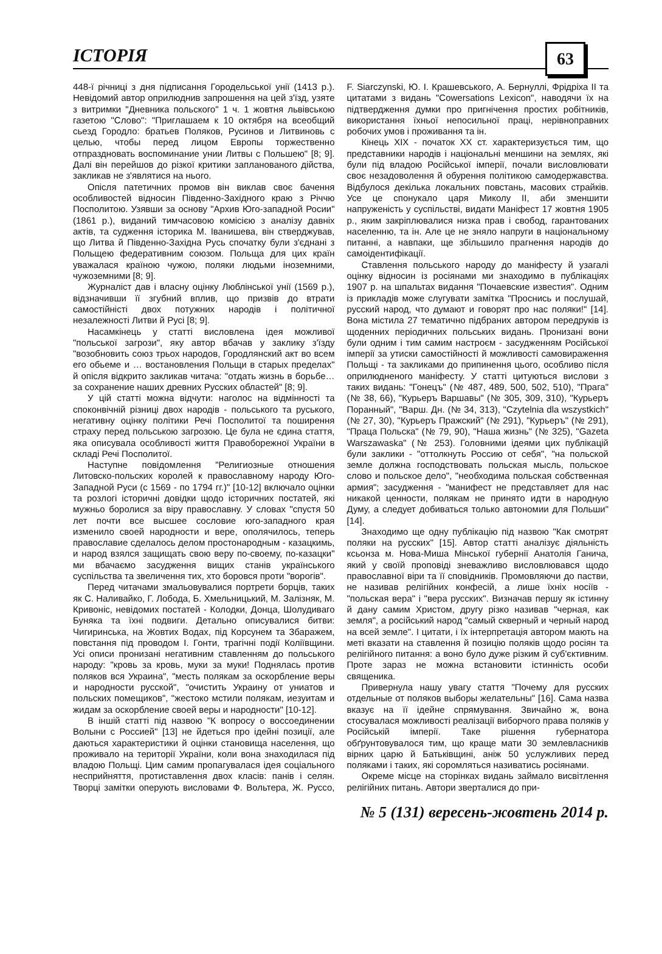ІСТОРІЯ
63
448-ї річниці з дня підписання Городельської унії (1413 р.). Невідомий автор оприлюднив запрошення на цей з'їзд, узяте з витримки "Дневника польского" 1 ч. 1 жовтня львівською газетою "Слово": "Приглашаем к 10 октября на всеобщий сьезд Городло: братьев Поляков, Русинов и Литвиновь с целью, чтобы перед лицом Европы торжественно отпраздновать воспоминание унии Литвы с Польшею" [8; 9]. Далі він перейшов до різкої критики запланованого дійства, закликав не з'являтися на нього.
Опісля патетичних промов він виклав своє бачення особливостей відносин Південно-Західного краю з Річчю Посполитою. Узявши за основу "Архив Юго-западной Росии" (1861 р.), виданий тимчасовою комісією з аналізу давніх актів, та судження історика М. Іванишева, він стверджував, що Литва й Південно-Західна Русь спочатку були з'єднані з Польщею федеративним союзом. Польща для цих країн уважалася країною чужою, поляки людьми іноземними, чужоземними [8; 9].
Журналіст дав і власну оцінку Люблінської унії (1569 р.), відзначивши її згубний вплив, що призвів до втрати самостійністі двох потужних народів і політичної незалежності Литви й Русі [8; 9].
Насамкінець у статті висловлена ідея можливої "польської загрози", яку автор вбачав у заклику з'їзду "возобновить союз трьох народов, Городлянский акт во всем его обьеме и … востановления Польщи в старых пределах" й опісля відкрито закликав читача: "отдать жизнь в борьбе… за сохранение наших древних Русских областей" [8; 9].
У цій статті можна відчути: наголос на відмінності та споконвічній різниці двох народів - польського та руського, негативну оцінку політики Речі Посполитої та поширення страху перед польською загрозою. Це була не єдина стаття, яка описувала особливості життя Правоборежної України в складі Речі Посполитої.
Наступне повідомлення "Религиозные отношения Литовско-польских королей к православному народу Юго-Западной Руси (с 1569 - по 1794 гг.)" [10-12] включало оцінки та розлогі історичні довідки щодо історичних постатей, які мужньо боролися за віру православну. У словах "спустя 50 лет почти все высшее сословие юго-западного края изменило своей народности и вере, ополячилось, теперь православие сделалось делом простонародным - казацкимь, и народ взялся защищать свою веру по-своему, по-казацки" ми вбачаємо засудження вищих станів українського суспільства та звеличення тих, хто боровся проти "ворогів".
Перед читачами змальовувалися портрети борців, таких як С. Наливайко, Г. Лобода, Б. Хмельницький, М. Залізняк, М. Кривоніс, невідомих постатей - Колодки, Донца, Шолудиваго Буняка та їхні подвиги. Детально описувалися битви: Чигиринська, на Жовтих Водах, під Корсунем та Збаражем, повстання під проводом І. Гонти, трагічні події Коліївщини. Усі описи пронизані негативним ставленням до польського народу: "кровь за кровь, муки за муки! Поднялась против поляков вся Украина", "месть полякам за оскорбление веры и народности русской", "очистить Украину от униатов и польских помещиков", "жестоко мстили полякам, иезуитам и жидам за оскорбление своей веры и народности" [10-12].
В іншій статті під назвою "К вопросу о воссоединении Волыни с Россией" [13] не йдеться про ідейні позиції, але даються характеристики й оцінки становища населення, що проживало на території України, коли вона знаходилася під владою Польщі. Цим самим пропагувалася ідея соціального несприйняття, протиставлення двох класів: панів і селян. Творці замітки оперують висловами Ф. Вольтера, Ж. Руссо, F. Siarczynski, Ю. І. Крашевського, А. Бернуллі, Фрідріха II та цитатами з видань "Cowersations Lexicon", наводячи їх на підтвердження думки про пригнічення простих робітників, використання їхньої непосильної праці, нерівноправних робочих умов і проживання та ін.
Кінець XIX - початок XX ст. характеризується тим, що представники народів і національні меншини на землях, які були під владою Російської імперії, почали висловлювати своє незадоволення й обурення політикою самодержавства. Відбулося декілька локальних повстань, масових страйків. Усе це спонукало царя Миколу II, аби зменшити напруженість у суспільстві, видати Маніфест 17 жовтня 1905 р., яким закріплювалися низка прав і свобод, гарантованих населенню, та ін. Але це не зняло напруги в національному питанні, а навпаки, ще збільшило прагнення народів до самоідентифікації.
Ставлення польського народу до маніфесту й узагалі оцінку відносин із росіянами ми знаходимо в публікаціях 1907 р. на шпальтах видання "Почаевские известия". Одним із прикладів може слугувати замітка "Проснись и послушай, русский народ, что думают и говорят про нас поляки!" [14]. Вона містила 27 тематично підбраних автором передруків із щоденних періодичних польських видань. Пронизані вони були одним і тим самим настроєм - засудженням Російської імперії за утиски самостійності й можливості самовираження Польщі - та закликами до припинення цього, особливо після оприлюдненого маніфесту. У статті цитуються вислови з таких видань: "Гонецъ" (№ 487, 489, 500, 502, 510), "Прага" (№ 38, 66), "Курьеръ Варшавы" (№ 305, 309, 310), "Курьеръ Поранный", "Варш. Дн. (№ 34, 313), "Czytelnia dla wszystkich" (№ 27, 30), "Курьеръ Пражский" (№ 291), "Курьеръ" (№ 291), "Праца Польска" (№ 79, 90), "Наша жизнь" (№ 325), "Gazeta Warszawaska" (№ 253). Головними ідеями цих публікацій були заклики - "оттолкнуть Россию от себя", "на польской земле должна господствовать польская мысль, польское слово и польское дело", "необходима польская собственная армия"; засудження - "манифест не представляет для нас никакой ценности, полякам не принято идти в народную Думу, а следует добиваться только автономии для Польши" [14].
Знаходимо ще одну публікацію під назвою "Как смотрят поляки на русских" [15]. Автор статті аналізує діяльність ксьонза м. Нова-Миша Мінської губернії Анатолія Ганича, який у своїй проповіді зневажливо висловлювався щодо православної віри та її сповідників. Промовляючи до пастви, не називав релігійних конфесій, а лише їхніх носіїв - "польская вера" і "вера русских". Визначав першу як істинну й дану самим Христом, другу різко називав "черная, как земля", а російський народ "самый скверный и черный народ на всей земле". І цитати, і їх інтерпретація автором мають на меті вказати на ставлення й позицію поляків щодо росіян та релігійного питання: а воно було дуже різким й суб'єктивним. Проте зараз не можна встановити істинність особи священика.
Привернула нашу увагу стаття "Почему для русских отдельные от поляков выборы желательны" [16]. Сама назва вказує на її ідейне спрямування. Звичайно ж, вона стосувалася можливості реалізації виборчого права поляків у Російській імперії. Таке рішення губернатора обґрунтовувалося тим, що краще мати 30 землевласників вірних царю й Батьківщині, аніж 50 услужливих перед поляками і таких, які соромляться називатись росіянами.
Окреме місце на сторінках видань займало висвітлення релігійних питань. Автори зверталися до при-
№ 5 (131) вересень-жовтень 2014 р.